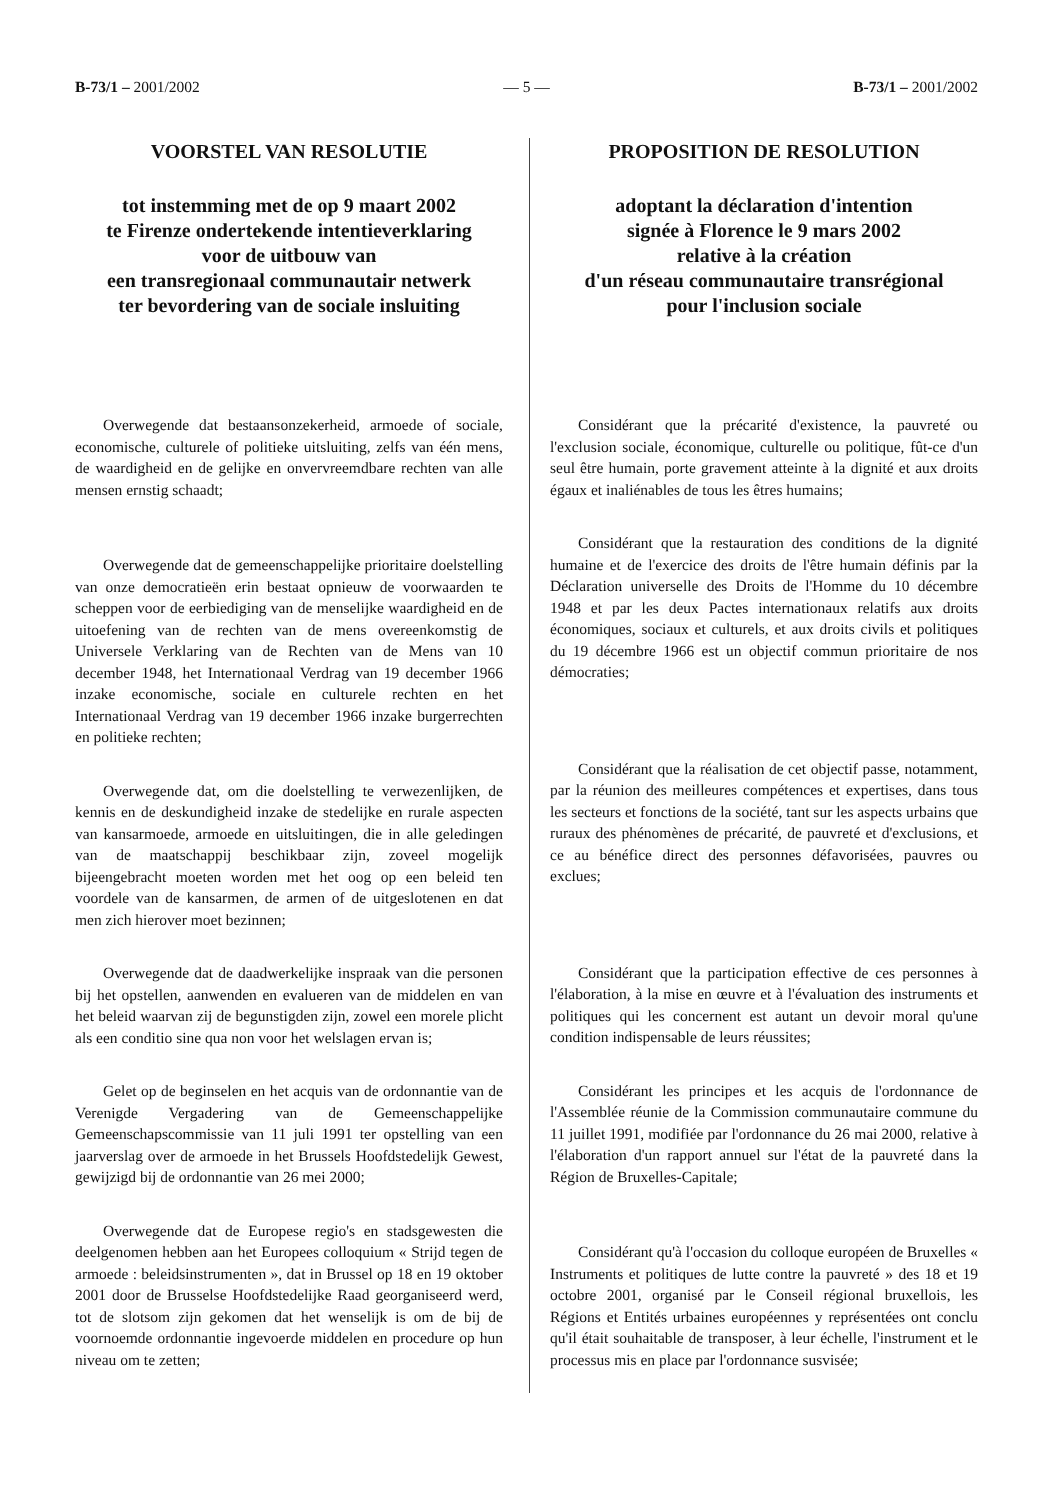B-73/1 – 2001/2002 — 5 — B-73/1 – 2001/2002
VOORSTEL VAN RESOLUTIE
tot instemming met de op 9 maart 2002
te Firenze ondertekende intentieverklaring
voor de uitbouw van
een transregionaal communautair netwerk
ter bevordering van de sociale insluiting
Overwegende dat bestaansonzekerheid, armoede of sociale, economische, culturele of politieke uitsluiting, zelfs van één mens, de waardigheid en de gelijke en onvervreemdbare rechten van alle mensen ernstig schaadt;
Overwegende dat de gemeenschappelijke prioritaire doelstelling van onze democratieën erin bestaat opnieuw de voorwaarden te scheppen voor de eerbiediging van de menselijke waardigheid en de uitoefening van de rechten van de mens overeenkomstig de Universele Verklaring van de Rechten van de Mens van 10 december 1948, het Internationaal Verdrag van 19 december 1966 inzake economische, sociale en culturele rechten en het Internationaal Verdrag van 19 december 1966 inzake burgerrechten en politieke rechten;
Overwegende dat, om die doelstelling te verwezenlijken, de kennis en de deskundigheid inzake de stedelijke en rurale aspecten van kansarmoede, armoede en uitsluitingen, die in alle geledingen van de maatschappij beschikbaar zijn, zoveel mogelijk bijeengebracht moeten worden met het oog op een beleid ten voordele van de kansarmen, de armen of de uitgeslotenen en dat men zich hierover moet bezinnen;
Overwegende dat de daadwerkelijke inspraak van die personen bij het opstellen, aanwenden en evalueren van de middelen en van het beleid waarvan zij de begunstigden zijn, zowel een morele plicht als een conditio sine qua non voor het welslagen ervan is;
Gelet op de beginselen en het acquis van de ordonnantie van de Verenigde Vergadering van de Gemeenschappelijke Gemeenschapscommissie van 11 juli 1991 ter opstelling van een jaarverslag over de armoede in het Brussels Hoofdstedelijk Gewest, gewijzigd bij de ordonnantie van 26 mei 2000;
Overwegende dat de Europese regio's en stadsgewesten die deelgenomen hebben aan het Europees colloquium « Strijd tegen de armoede : beleidsinstrumenten », dat in Brussel op 18 en 19 oktober 2001 door de Brusselse Hoofdstedelijke Raad georganiseerd werd, tot de slotsom zijn gekomen dat het wenselijk is om de bij de voornoemde ordonnantie ingevoerde middelen en procedure op hun niveau om te zetten;
PROPOSITION DE RESOLUTION
adoptant la déclaration d'intention
signée à Florence le 9 mars 2002
relative à la création
d'un réseau communautaire transrégional
pour l'inclusion sociale
Considérant que la précarité d'existence, la pauvreté ou l'exclusion sociale, économique, culturelle ou politique, fût-ce d'un seul être humain, porte gravement atteinte à la dignité et aux droits égaux et inaliénables de tous les êtres humains;
Considérant que la restauration des conditions de la dignité humaine et de l'exercice des droits de l'être humain définis par la Déclaration universelle des Droits de l'Homme du 10 décembre 1948 et par les deux Pactes internationaux relatifs aux droits économiques, sociaux et culturels, et aux droits civils et politiques du 19 décembre 1966 est un objectif commun prioritaire de nos démocraties;
Considérant que la réalisation de cet objectif passe, notamment, par la réunion des meilleures compétences et expertises, dans tous les secteurs et fonctions de la société, tant sur les aspects urbains que ruraux des phénomènes de précarité, de pauvreté et d'exclusions, et ce au bénéfice direct des personnes défavorisées, pauvres ou exclues;
Considérant que la participation effective de ces personnes à l'élaboration, à la mise en œuvre et à l'évaluation des instruments et politiques qui les concernent est autant un devoir moral qu'une condition indispensable de leurs réussites;
Considérant les principes et les acquis de l'ordonnance de l'Assemblée réunie de la Commission communautaire commune du 11 juillet 1991, modifiée par l'ordonnance du 26 mai 2000, relative à l'élaboration d'un rapport annuel sur l'état de la pauvreté dans la Région de Bruxelles-Capitale;
Considérant qu'à l'occasion du colloque européen de Bruxelles « Instruments et politiques de lutte contre la pauvreté » des 18 et 19 octobre 2001, organisé par le Conseil régional bruxellois, les Régions et Entités urbaines européennes y représentées ont conclu qu'il était souhaitable de transposer, à leur échelle, l'instrument et le processus mis en place par l'ordonnance susvisée;